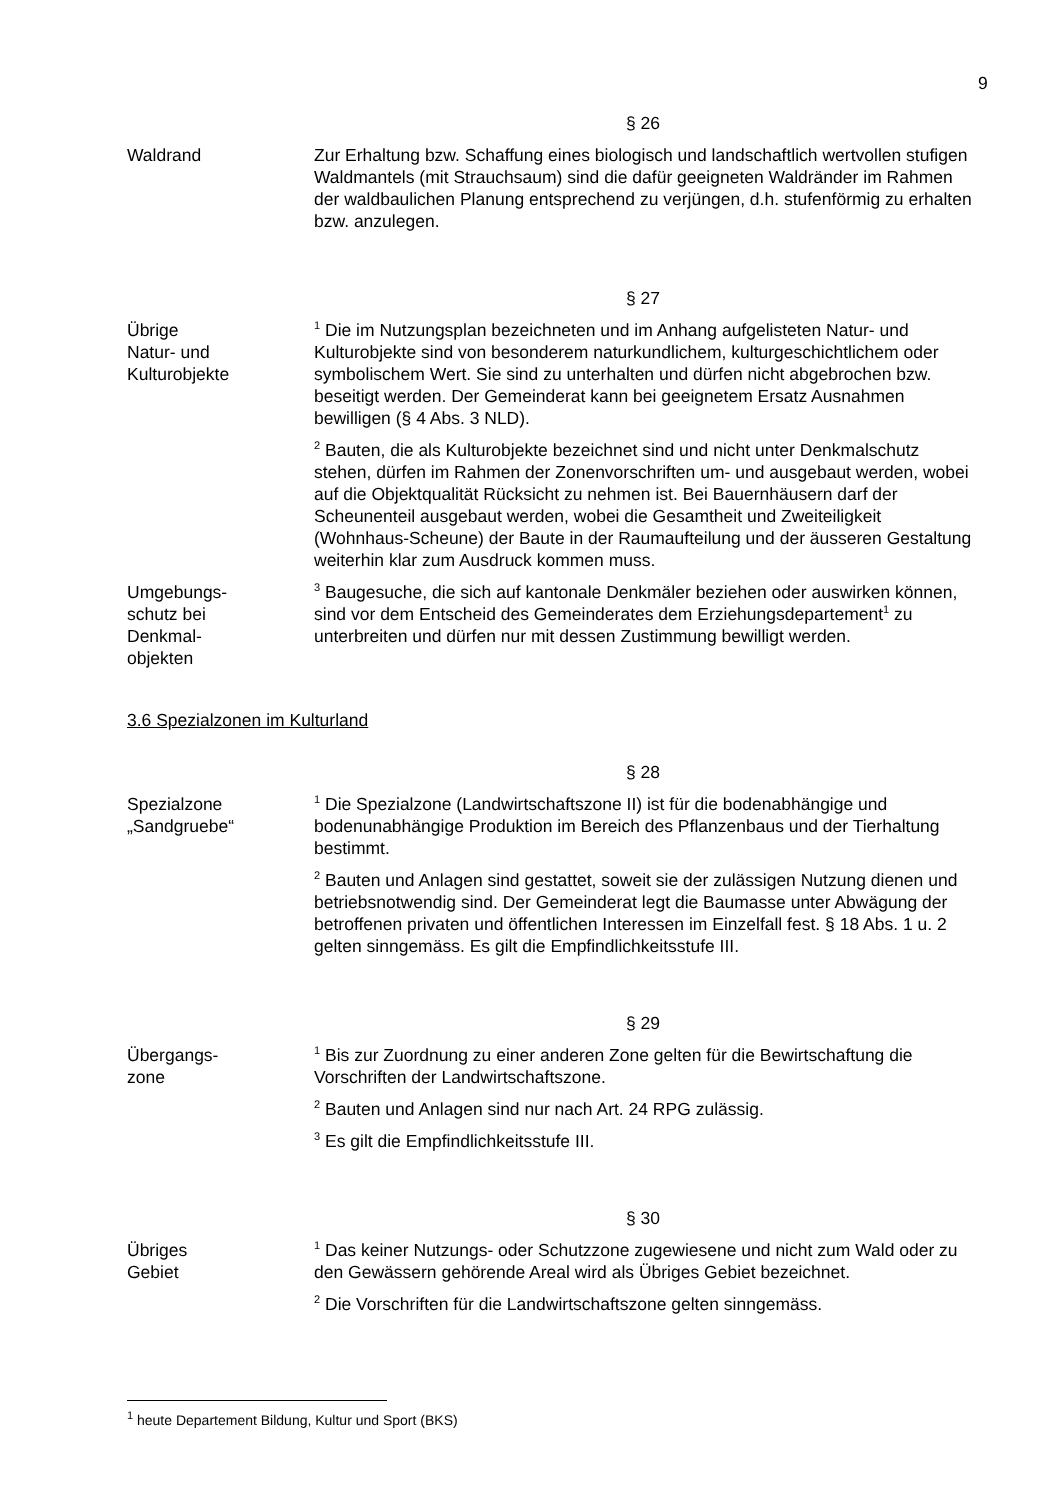9
§ 26
Waldrand Zur Erhaltung bzw. Schaffung eines biologisch und landschaftlich wertvollen stufigen Waldmantels (mit Strauchsaum) sind die dafür geeigneten Waldränder im Rahmen der waldbaulichen Planung entsprechend zu verjüngen, d.h. stufenförmig zu erhalten bzw. anzulegen.
§ 27
Übrige
Natur- und
Kulturobjekte
<sup>1</sup> Die im Nutzungsplan bezeichneten und im Anhang aufgelisteten Natur- und Kulturobjekte sind von besonderem naturkundlichem, kulturgeschichtlichem oder symbolischem Wert. Sie sind zu unterhalten und dürfen nicht abgebrochen bzw. beseitigt werden. Der Gemeinderat kann bei geeignetem Ersatz Ausnahmen bewilligen (§ 4 Abs. 3 NLD).
<sup>2</sup> Bauten, die als Kulturobjekte bezeichnet sind und nicht unter Denkmalschutz stehen, dürfen im Rahmen der Zonenvorschriften um- und ausgebaut werden, wobei auf die Objektqualität Rücksicht zu nehmen ist. Bei Bauernhäusern darf der Scheunenteil ausgebaut werden, wobei die Gesamtheit und Zweiteiligkeit (Wohnhaus-Scheune) der Baute in der Raumaufteilung und der äusseren Gestaltung weiterhin klar zum Ausdruck kommen muss.
Umgebungs-
schutz bei
Denkmal-
objekten
<sup>3</sup> Baugesuche, die sich auf kantonale Denkmäler beziehen oder auswirken können, sind vor dem Entscheid des Gemeinderates dem Erziehungsdepartement<sup>1</sup> zu unterbreiten und dürfen nur mit dessen Zustimmung bewilligt werden.
3.6 Spezialzonen im Kulturland
§ 28
Spezialzone
„Sandgruebe“
<sup>1</sup> Die Spezialzone (Landwirtschaftszone II) ist für die bodenabhängige und bodenunabhängige Produktion im Bereich des Pflanzenbaus und der Tierhaltung bestimmt.
<sup>2</sup> Bauten und Anlagen sind gestattet, soweit sie der zulässigen Nutzung dienen und betriebsnotwendig sind. Der Gemeinderat legt die Baumasse unter Abwägung der betroffenen privaten und öffentlichen Interessen im Einzelfall fest. § 18 Abs. 1 u. 2 gelten sinngemäss. Es gilt die Empfindlichkeitsstufe III.
§ 29
Übergangs-
zone
<sup>1</sup> Bis zur Zuordnung zu einer anderen Zone gelten für die Bewirtschaftung die Vorschriften der Landwirtschaftszone.
<sup>2</sup> Bauten und Anlagen sind nur nach Art. 24 RPG zulässig.
<sup>3</sup> Es gilt die Empfindlichkeitsstufe III.
§ 30
Übriges
Gebiet
<sup>1</sup> Das keiner Nutzungs- oder Schutzzone zugewiesene und nicht zum Wald oder zu den Gewässern gehörende Areal wird als Übriges Gebiet bezeichnet.
<sup>2</sup> Die Vorschriften für die Landwirtschaftszone gelten sinngemäss.
<sup>1</sup> heute Departement Bildung, Kultur und Sport (BKS)